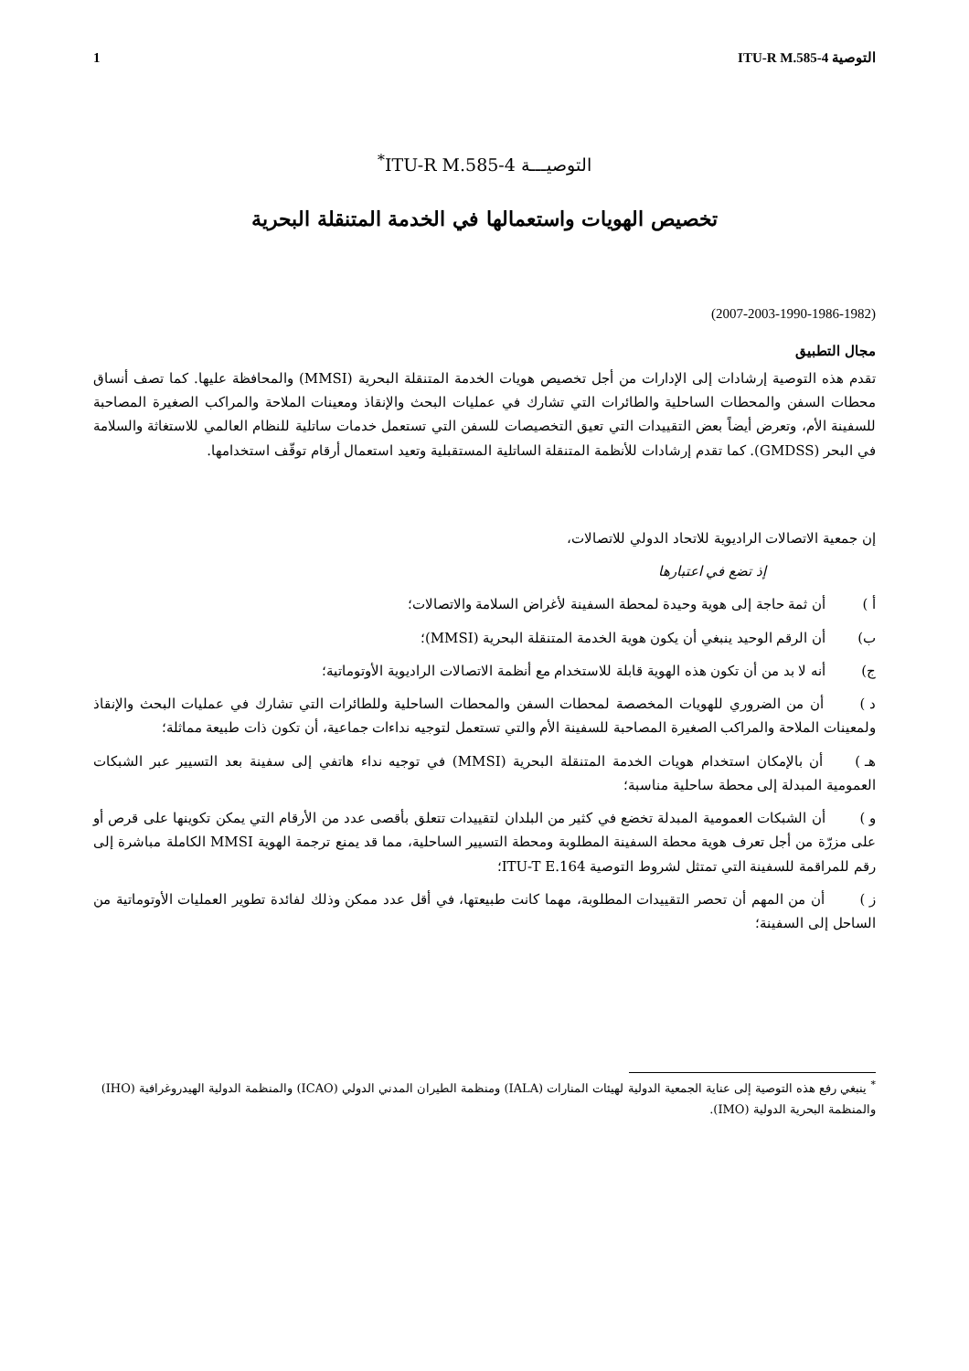التوصية ITU-R M.585-4 1
التوصيـــة ITU-R M.585-4<sup>*</sup>
تخصيص الهويات واستعمالها في الخدمة المتنقلة البحرية
(2007-2003-1990-1986-1982)
مجال التطبيق
تقدم هذه التوصية إرشادات إلى الإدارات من أجل تخصيص هويات الخدمة المتنقلة البحرية (MMSI) والمحافظة عليها. كما تصف أنساق محطات السفن والمحطات الساحلية والطائرات التي تشارك في عمليات البحث والإنقاذ ومعينات الملاحة والمراكب الصغيرة المصاحبة للسفينة الأم، وتعرض أيضاً بعض التقييدات التي تعيق التخصيصات للسفن التي تستعمل خدمات ساتلية للنظام العالمي للاستغاثة والسلامة في البحر (GMDSS). كما تقدم إرشادات للأنظمة المتنقلة الساتلية المستقبلية وتعيد استعمال أرقام توقّف استخدامها.
إن جمعية الاتصالات الراديوية للاتحاد الدولي للاتصالات،
إذ تضع في اعتبارها
أ ) أن ثمة حاجة إلى هوية وحيدة لمحطة السفينة لأغراض السلامة والاتصالات؛
ب) أن الرقم الوحيد ينبغي أن يكون هوية الخدمة المتنقلة البحرية (MMSI)؛
ج) أنه لا بد من أن تكون هذه الهوية قابلة للاستخدام مع أنظمة الاتصالات الراديوية الأوتوماتية؛
د ) أن من الضروري للهويات المخصصة لمحطات السفن والمحطات الساحلية وللطائرات التي تشارك في عمليات البحث والإنقاذ ولمعينات الملاحة والمراكب الصغيرة المصاحبة للسفينة الأم والتي تستعمل لتوجيه نداءات جماعية، أن تكون ذات طبيعة مماثلة؛
هـ ) أن بالإمكان استخدام هويات الخدمة المتنقلة البحرية (MMSI) في توجيه نداء هاتفي إلى سفينة بعد التسيير عبر الشبكات العمومية المبدلة إلى محطة ساحلية مناسبة؛
و ) أن الشبكات العمومية المبدلة تخضع في كثير من البلدان لتقييدات تتعلق بأقصى عدد من الأرقام التي يمكن تكوينها على قرص أو على مزرّة من أجل تعرف هوية محطة السفينة المطلوبة ومحطة التسيير الساحلية، مما قد يمنع ترجمة الهوية MMSI الكاملة مباشرة إلى رقم للمراقمة للسفينة التي تمتثل لشروط التوصية ITU-T E.164؛
ز ) أن من المهم أن تحصر التقييدات المطلوبة، مهما كانت طبيعتها، في أقل عدد ممكن وذلك لفائدة تطوير العمليات الأوتوماتية من الساحل إلى السفينة؛
<sup>*</sup> ينبغي رفع هذه التوصية إلى عناية الجمعية الدولية لهيئات المنارات (IALA) ومنظمة الطيران المدني الدولي (ICAO) والمنظمة الدولية الهيدروغرافية (IHO) والمنظمة البحرية الدولية (IMO).